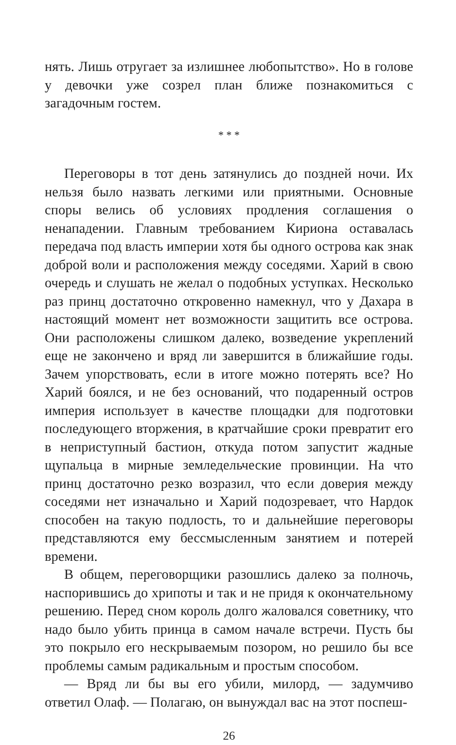нять. Лишь отругает за излишнее любопытство». Но в голове у девочки уже созрел план ближе познакомиться с загадочным гостем.
* * *
Переговоры в тот день затянулись до поздней ночи. Их нельзя было назвать легкими или приятными. Основные споры велись об условиях продления соглашения о ненападении. Главным требованием Кириона оставалась передача под власть империи хотя бы одного острова как знак доброй воли и расположения между соседями. Харий в свою очередь и слушать не желал о подобных уступках. Несколько раз принц достаточно откровенно намекнул, что у Дахара в настоящий момент нет возможности защитить все острова. Они расположены слишком далеко, возведение укреплений еще не закончено и вряд ли завершится в ближайшие годы. Зачем упорствовать, если в итоге можно потерять все? Но Харий боялся, и не без оснований, что подаренный остров империя использует в качестве площадки для подготовки последующего вторжения, в кратчайшие сроки превратит его в неприступный бастион, откуда потом запустит жадные щупальца в мирные земледельческие провинции. На что принц достаточно резко возразил, что если доверия между соседями нет изначально и Харий подозревает, что Нардок способен на такую подлость, то и дальнейшие переговоры представляются ему бессмысленным занятием и потерей времени.
В общем, переговорщики разошлись далеко за полночь, наспорившись до хрипоты и так и не придя к окончательному решению. Перед сном король долго жаловался советнику, что надо было убить принца в самом начале встречи. Пусть бы это покрыло его нескрываемым позором, но решило бы все проблемы самым радикальным и простым способом.
— Вряд ли бы вы его убили, милорд, — задумчиво ответил Олаф. — Полагаю, он вынуждал вас на этот поспеш-
26